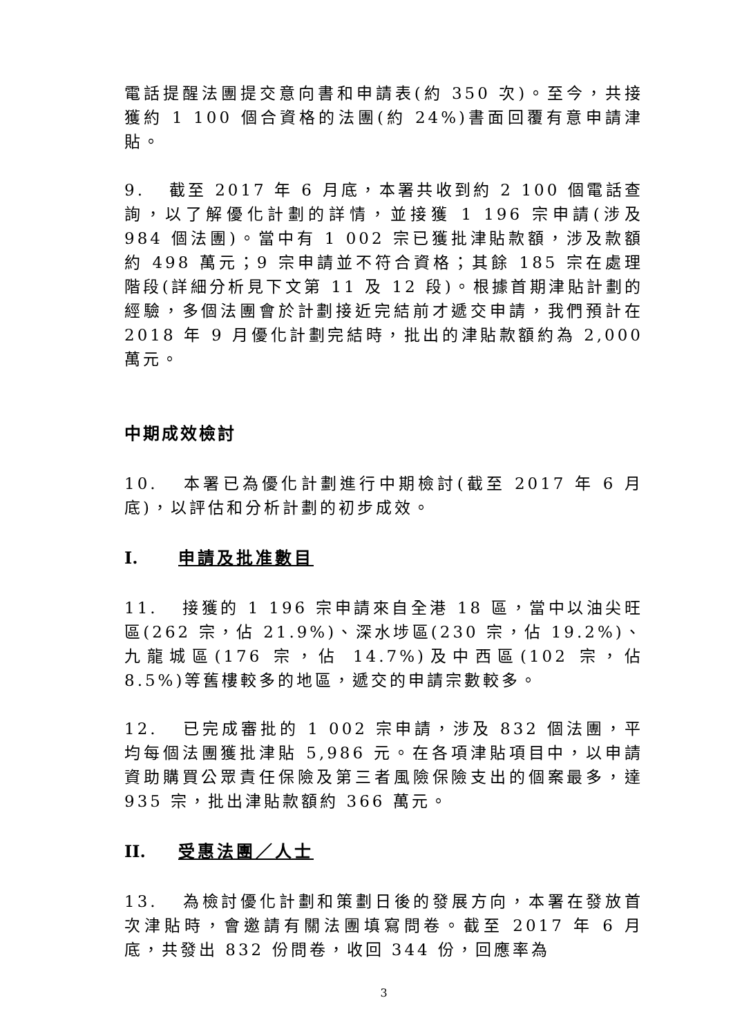電話提醒法團提交意向書和申請表(約 350 次)。至今，共接獲約 1 100 個合資格的法團(約 24%)書面回覆有意申請津貼。
9. 截至 2017 年 6 月底，本署共收到約 2 100 個電話查詢，以了解優化計劃的詳情，並接獲 1 196 宗申請(涉及 984 個法團)。當中有 1 002 宗已獲批津貼款額，涉及款額約 498 萬元；9 宗申請並不符合資格；其餘 185 宗在處理階段(詳細分析見下文第 11 及 12 段)。根據首期津貼計劃的經驗，多個法團會於計劃接近完結前才遞交申請，我們預計在 2018 年 9 月優化計劃完結時，批出的津貼款額約為 2,000 萬元。
中期成效檢討
10. 本署已為優化計劃進行中期檢討(截至 2017 年 6 月底)，以評估和分析計劃的初步成效。
I. 申請及批准數目
11. 接獲的 1 196 宗申請來自全港 18 區，當中以油尖旺區(262 宗，佔 21.9%)、深水埗區(230 宗，佔 19.2%)、九龍城區(176 宗，佔 14.7%)及中西區(102 宗，佔 8.5%)等舊樓較多的地區，遞交的申請宗數較多。
12. 已完成審批的 1 002 宗申請，涉及 832 個法團，平均每個法團獲批津貼 5,986 元。在各項津貼項目中，以申請資助購買公眾責任保險及第三者風險保險支出的個案最多，達 935 宗，批出津貼款額約 366 萬元。
II. 受惠法團／人士
13. 為檢討優化計劃和策劃日後的發展方向，本署在發放首次津貼時，會邀請有關法團填寫問卷。截至 2017 年 6 月底，共發出 832 份問卷，收回 344 份，回應率為
3